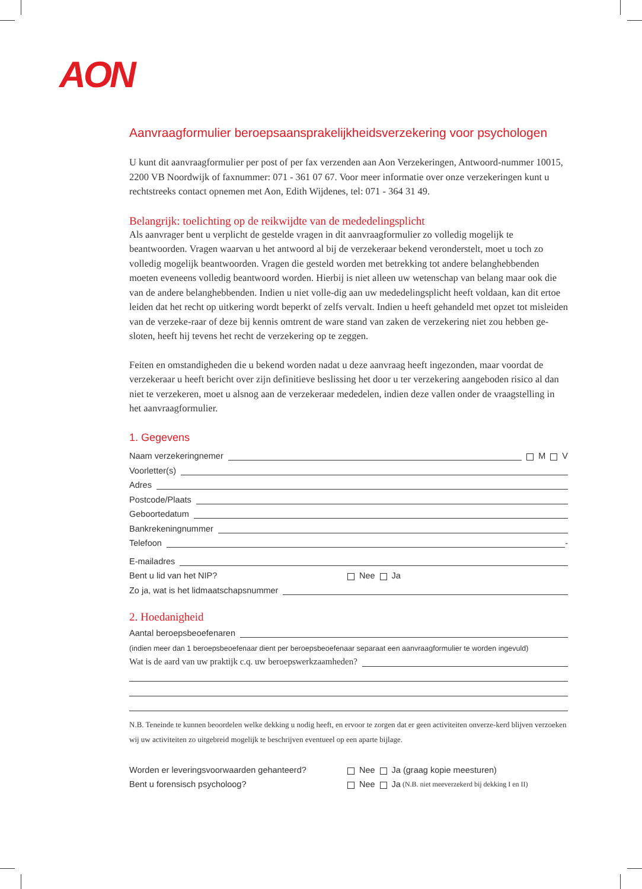AON
Aanvraagformulier beroepsaansprakelijkheidsverzekering voor psychologen
U kunt dit aanvraagformulier per post of per fax verzenden aan Aon Verzekeringen, Antwoord-nummer 10015, 2200 VB Noordwijk of faxnummer: 071 - 361 07 67. Voor meer informatie over onze verzekeringen kunt u rechtstreeks contact opnemen met Aon, Edith Wijdenes, tel: 071 - 364 31 49.
Belangrijk: toelichting op de reikwijdte van de mededelingsplicht
Als aanvrager bent u verplicht de gestelde vragen in dit aanvraagformulier zo volledig mogelijk te beantwoorden. Vragen waarvan u het antwoord al bij de verzekeraar bekend veronderstelt, moet u toch zo volledig mogelijk beantwoorden. Vragen die gesteld worden met betrekking tot andere belanghebbenden moeten eveneens volledig beantwoord worden. Hierbij is niet alleen uw wetenschap van belang maar ook die van de andere belanghebbenden. Indien u niet volle-dig aan uw mededelingsplicht heeft voldaan, kan dit ertoe leiden dat het recht op uitkering wordt beperkt of zelfs vervalt. Indien u heeft gehandeld met opzet tot misleiden van de verzeke-raar of deze bij kennis omtrent de ware stand van zaken de verzekering niet zou hebben ge-sloten, heeft hij tevens het recht de verzekering op te zeggen.
Feiten en omstandigheden die u bekend worden nadat u deze aanvraag heeft ingezonden, maar voordat de verzekeraar u heeft bericht over zijn definitieve beslissing het door u ter verzekering aangeboden risico al dan niet te verzekeren, moet u alsnog aan de verzekeraar mededelen, indien deze vallen onder de vraagstelling in het aanvraagformulier.
1. Gegevens
Naam verzekeringnemer M V
Voorletter(s)
Adres
Postcode/Plaats
Geboortedatum
Bankrekeningnummer
Telefoon -
E-mailadres
Bent u lid van het NIP? Nee Ja
Zo ja, wat is het lidmaatschapsnummer
2. Hoedanigheid
Aantal beroepsbeoefenaren
(indien meer dan 1 beroepsbeoefenaar dient per beroepsbeoefenaar separaat een aanvraagformulier te worden ingevuld)
Wat is de aard van uw praktijk c.q. uw beroepswerkzaamheden?
N.B. Teneinde te kunnen beoordelen welke dekking u nodig heeft, en ervoor te zorgen dat er geen activiteiten onverze-kerd blijven verzoeken wij uw activiteiten zo uitgebreid mogelijk te beschrijven eventueel op een aparte bijlage.
Worden er leveringsvoorwaarden gehanteerd? Nee Ja (graag kopie meesturen)
Bent u forensisch psycholoog? Nee Ja (N.B. niet meeverzekerd bij dekking I en II)